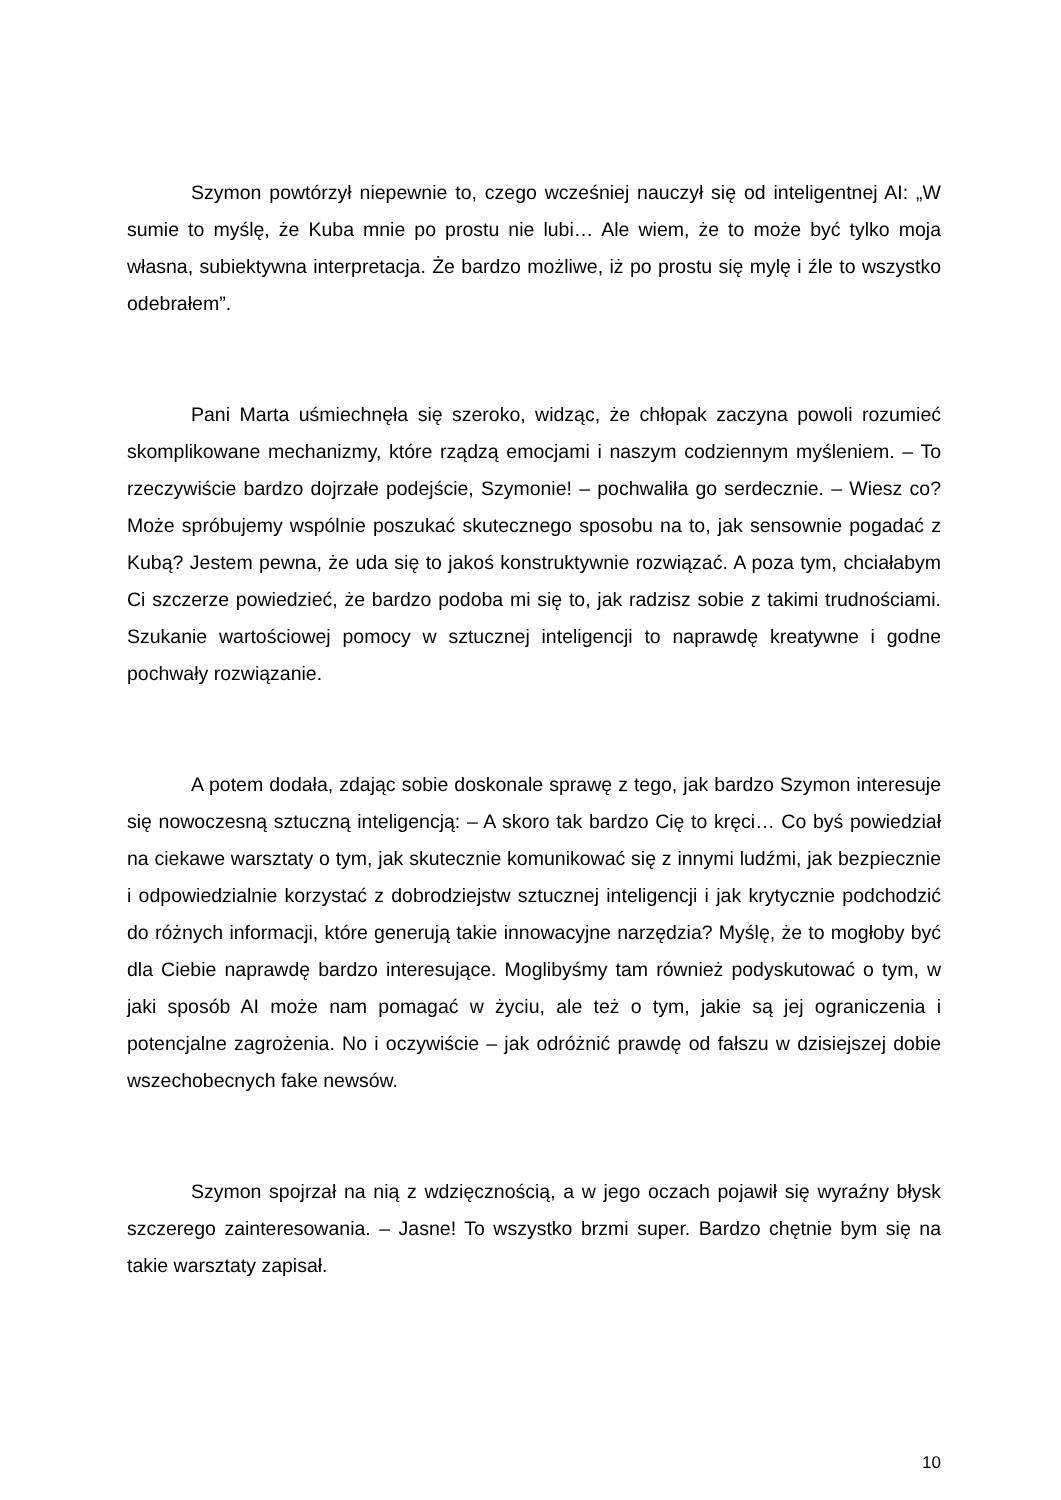Szymon powtórzył niepewnie to, czego wcześniej nauczył się od inteligentnej AI: „W sumie to myślę, że Kuba mnie po prostu nie lubi… Ale wiem, że to może być tylko moja własna, subiektywna interpretacja. Że bardzo możliwe, iż po prostu się mylę i źle to wszystko odebrałem”.
Pani Marta uśmiechnęła się szeroko, widząc, że chłopak zaczyna powoli rozumieć skomplikowane mechanizmy, które rządzą emocjami i naszym codziennym myśleniem. – To rzeczywiście bardzo dojrzałe podejście, Szymonie! – pochwaliła go serdecznie. – Wiesz co? Może spróbujemy wspólnie poszukać skutecznego sposobu na to, jak sensownie pogadać z Kubą? Jestem pewna, że uda się to jakoś konstruktywnie rozwiązać. A poza tym, chciałabym Ci szczerze powiedzieć, że bardzo podoba mi się to, jak radzisz sobie z takimi trudnościami. Szukanie wartościowej pomocy w sztucznej inteligencji to naprawdę kreatywne i godne pochwały rozwiązanie.
A potem dodała, zdając sobie doskonale sprawę z tego, jak bardzo Szymon interesuje się nowoczesną sztuczną inteligencją: – A skoro tak bardzo Cię to kręci… Co byś powiedział na ciekawe warsztaty o tym, jak skutecznie komunikować się z innymi ludźmi, jak bezpiecznie i odpowiedzialnie korzystać z dobrodziejstw sztucznej inteligencji i jak krytycznie podchodzić do różnych informacji, które generują takie innowacyjne narzędzia? Myślę, że to mogłoby być dla Ciebie naprawdę bardzo interesujące. Moglibyśmy tam również podyskutować o tym, w jaki sposób AI może nam pomagać w życiu, ale też o tym, jakie są jej ograniczenia i potencjalne zagrożenia. No i oczywiście – jak odróżnić prawdę od fałszu w dzisiejszej dobie wszechobecnych fake newsów.
Szymon spojrzał na nią z wdzięcznością, a w jego oczach pojawił się wyraźny błysk szczerego zainteresowania. – Jasne! To wszystko brzmi super. Bardzo chętnie bym się na takie warsztaty zapisał.
10